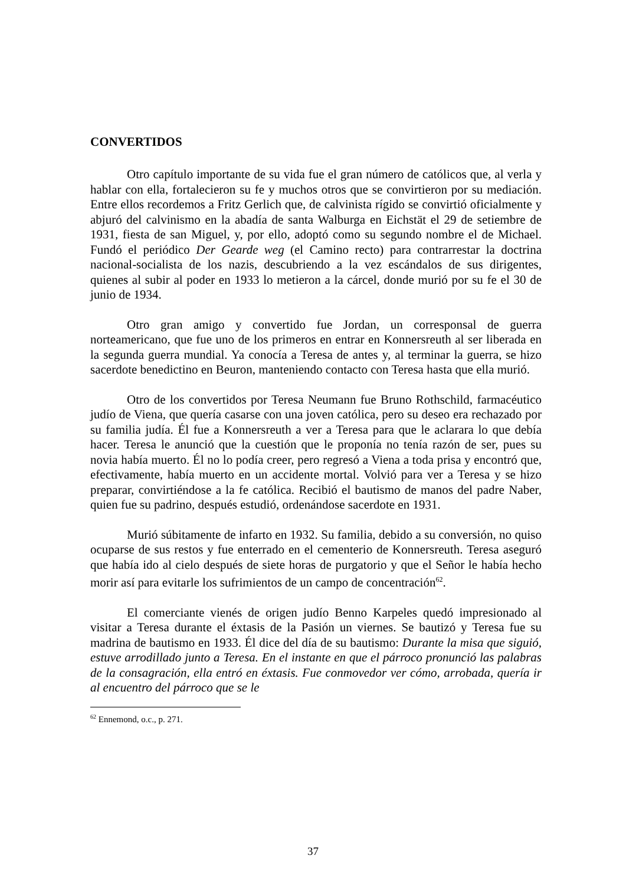CONVERTIDOS
Otro capítulo importante de su vida fue el gran número de católicos que, al verla y hablar con ella, fortalecieron su fe y muchos otros que se convirtieron por su mediación. Entre ellos recordemos a Fritz Gerlich que, de calvinista rígido se convirtió oficialmente y abjuró del calvinismo en la abadía de santa Walburga en Eichstät el 29 de setiembre de 1931, fiesta de san Miguel, y, por ello, adoptó como su segundo nombre el de Michael. Fundó el periódico Der Gearde weg (el Camino recto) para contrarrestar la doctrina nacional-socialista de los nazis, descubriendo a la vez escándalos de sus dirigentes, quienes al subir al poder en 1933 lo metieron a la cárcel, donde murió por su fe el 30 de junio de 1934.
Otro gran amigo y convertido fue Jordan, un corresponsal de guerra norteamericano, que fue uno de los primeros en entrar en Konnersreuth al ser liberada en la segunda guerra mundial. Ya conocía a Teresa de antes y, al terminar la guerra, se hizo sacerdote benedictino en Beuron, manteniendo contacto con Teresa hasta que ella murió.
Otro de los convertidos por Teresa Neumann fue Bruno Rothschild, farmacéutico judío de Viena, que quería casarse con una joven católica, pero su deseo era rechazado por su familia judía. Él fue a Konnersreuth a ver a Teresa para que le aclarara lo que debía hacer. Teresa le anunció que la cuestión que le proponía no tenía razón de ser, pues su novia había muerto. Él no lo podía creer, pero regresó a Viena a toda prisa y encontró que, efectivamente, había muerto en un accidente mortal. Volvió para ver a Teresa y se hizo preparar, convirtiéndose a la fe católica. Recibió el bautismo de manos del padre Naber, quien fue su padrino, después estudió, ordenándose sacerdote en 1931.
Murió súbitamente de infarto en 1932. Su familia, debido a su conversión, no quiso ocuparse de sus restos y fue enterrado en el cementerio de Konnersreuth. Teresa aseguró que había ido al cielo después de siete horas de purgatorio y que el Señor le había hecho morir así para evitarle los sufrimientos de un campo de concentración<sup>62</sup>.
El comerciante vienés de origen judío Benno Karpeles quedó impresionado al visitar a Teresa durante el éxtasis de la Pasión un viernes. Se bautizó y Teresa fue su madrina de bautismo en 1933. Él dice del día de su bautismo: Durante la misa que siguió, estuve arrodillado junto a Teresa. En el instante en que el párroco pronunció las palabras de la consagración, ella entró en éxtasis. Fue conmovedor ver cómo, arrobada, quería ir al encuentro del párroco que se le
<sup>62</sup> Ennemond, o.c., p. 271.
37